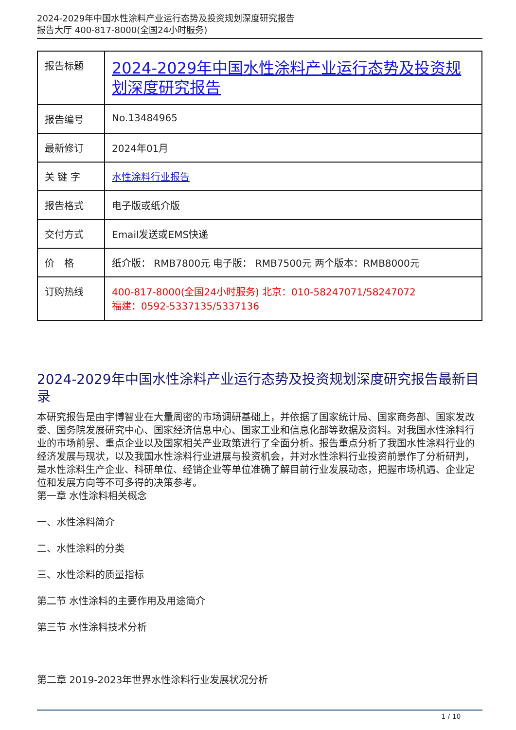2024-2029年中国水性涂料产业运行态势及投资规划深度研究报告
报告大厅 400-817-8000(全国24小时服务)
| 报告标题 | 2024-2029年中国水性涂料产业运行态势及投资规划深度研究报告 |
| 报告编号 | No.13484965 |
| 最新修订 | 2024年01月 |
| 关 键 字 | 水性涂料行业报告 |
| 报告格式 | 电子版或纸介版 |
| 交付方式 | Email发送或EMS快递 |
| 价 格 | 纸介版： RMB7800元 电子版： RMB7500元 两个版本：RMB8000元 |
| 订购热线 | 400-817-8000(全国24小时服务) 北京：010-58247071/58247072 福建：0592-5337135/5337136 |
2024-2029年中国水性涂料产业运行态势及投资规划深度研究报告最新目录
本研究报告是由宇博智业在大量周密的市场调研基础上，并依据了国家统计局、国家商务部、国家发改委、国务院发展研究中心、国家经济信息中心、国家工业和信息化部等数据及资料。对我国水性涂料行业的市场前景、重点企业以及国家相关产业政策进行了全面分析。报告重点分析了我国水性涂料行业的经济发展与现状，以及我国水性涂料行业进展与投资机会，并对水性涂料行业投资前景作了分析研判，是水性涂料生产企业、科研单位、经销企业等单位准确了解目前行业发展动态，把握市场机遇、企业定位和发展方向等不可多得的决策参考。
第一章 水性涂料相关概念
一、水性涂料简介
二、水性涂料的分类
三、水性涂料的质量指标
第二节 水性涂料的主要作用及用途简介
第三节 水性涂料技术分析
第二章 2019-2023年世界水性涂料行业发展状况分析
1 / 10